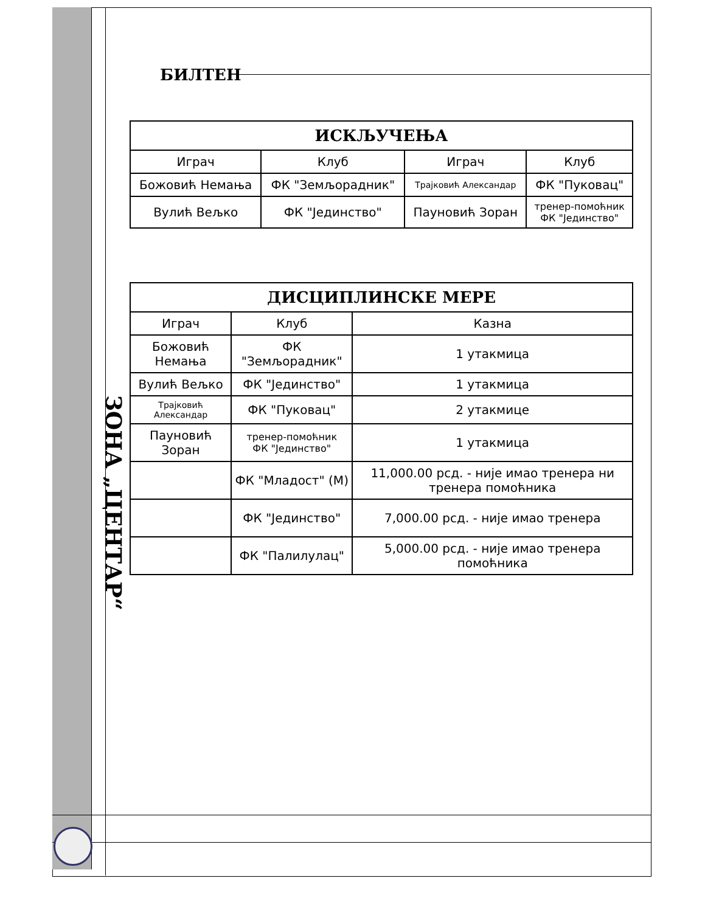ЗОНА „ЦЕНТАР“
БИЛТЕН
| ИСКЉУЧЕЊА | | | |
| --- | --- | --- | --- |
| Играч | Клуб | Играч | Клуб |
| Божовић Немања | ФК "Земљорадник" | Трајковић Александар | ФК "Пуковац" |
| Вулић Вељко | ФК "Јединство" | Пауновић Зоран | тренер-помоћник ФК "Јединство" |
| ДИСЦИПЛИНСКЕ МЕРЕ | | |
| --- | --- | --- |
| Играч | Клуб | Казна |
| Божовић Немања | ФК "Земљорадник" | 1 утакмица |
| Вулић Вељко | ФК "Јединство" | 1 утакмица |
| Трајковић Александар | ФК "Пуковац" | 2 утакмице |
| Пауновић Зоран | тренер-помоћник ФК "Јединство" | 1 утакмица |
| | ФК "Младост" (М) | 11,000.00 рсд. - није имао тренера ни тренера помоћника |
| | ФК "Јединство" | 7,000.00 рсд. - није имао тренера |
| | ФК "Палилулац" | 5,000.00 рсд. - није имао тренера помоћника |